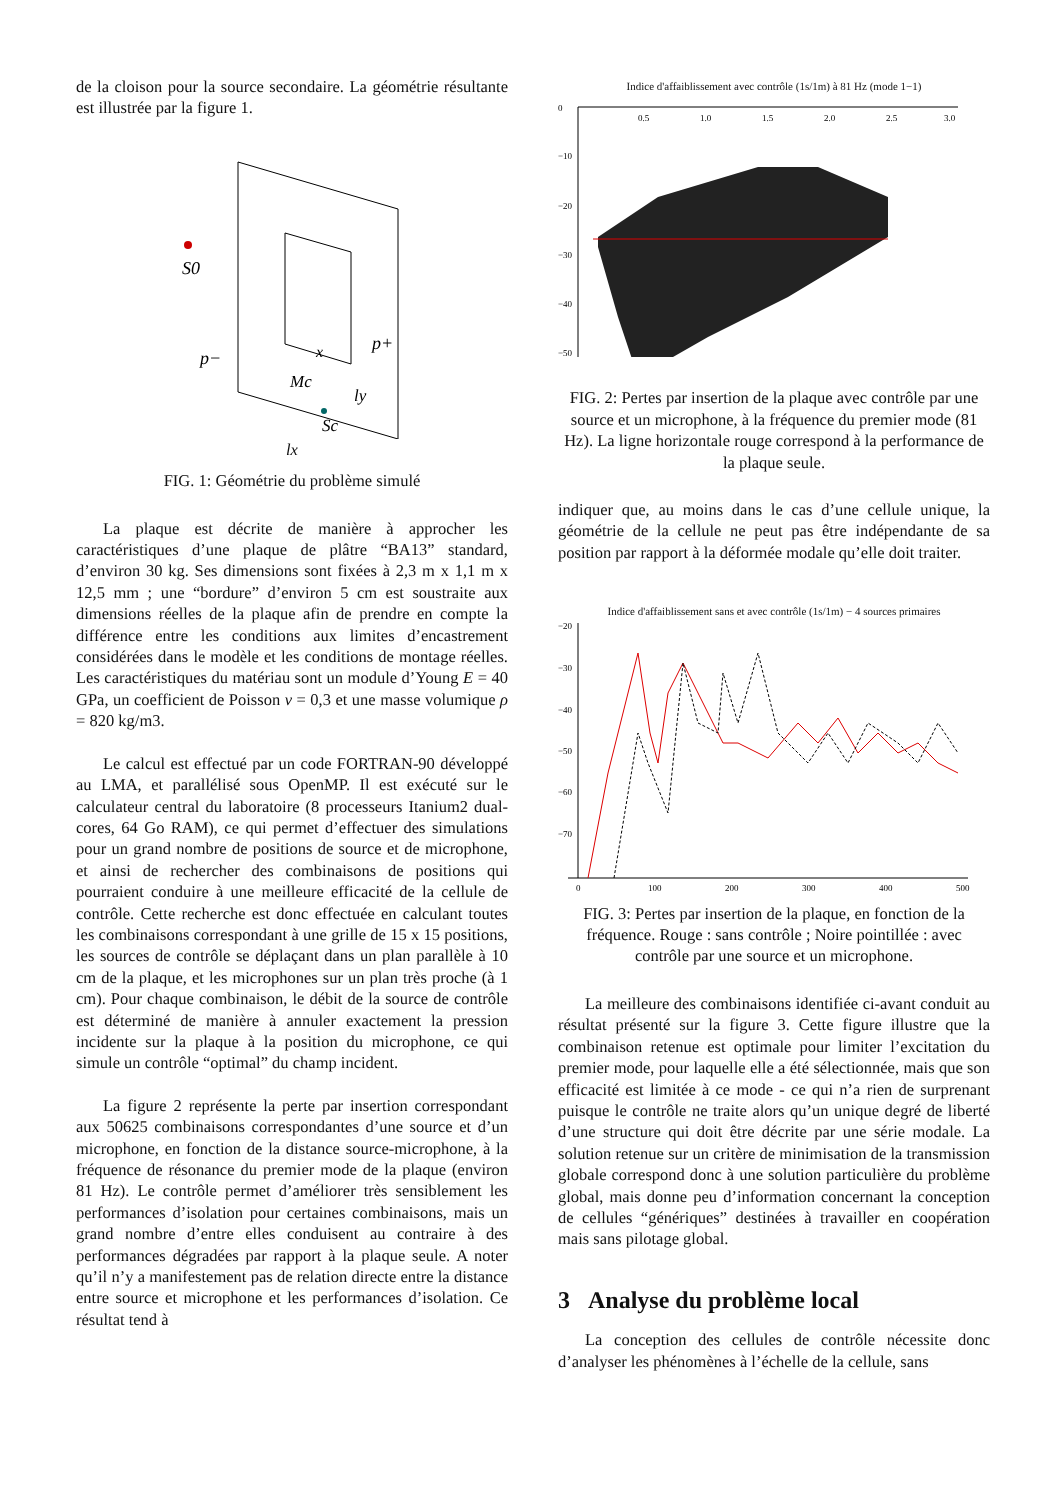de la cloison pour la source secondaire. La géométrie résultante est illustrée par la figure 1.
S0
p−
p+
Mc
x
Sc
ly
lx
FIG. 1: Géométrie du problème simulé
La plaque est décrite de manière à approcher les caractéristiques d’une plaque de plâtre “BA13” standard, d’environ 30 kg. Ses dimensions sont fixées à 2,3 m x 1,1 m x 12,5 mm ; une “bordure” d’environ 5 cm est soustraite aux dimensions réelles de la plaque afin de prendre en compte la différence entre les conditions aux limites d’encastrement considérées dans le modèle et les conditions de montage réelles. Les caractéristiques du matériau sont un module d’Young E = 40 GPa, un coefficient de Poisson ν = 0,3 et une masse volumique ρ = 820 kg/m3.
Le calcul est effectué par un code FORTRAN-90 développé au LMA, et parallélisé sous OpenMP. Il est exécuté sur le calculateur central du laboratoire (8 processeurs Itanium2 dual-cores, 64 Go RAM), ce qui permet d’effectuer des simulations pour un grand nombre de positions de source et de microphone, et ainsi de rechercher des combinaisons de positions qui pourraient conduire à une meilleure efficacité de la cellule de contrôle. Cette recherche est donc effectuée en calculant toutes les combinaisons correspondant à une grille de 15 x 15 positions, les sources de contrôle se déplaçant dans un plan parallèle à 10 cm de la plaque, et les microphones sur un plan très proche (à 1 cm). Pour chaque combinaison, le débit de la source de contrôle est déterminé de manière à annuler exactement la pression incidente sur la plaque à la position du microphone, ce qui simule un contrôle “optimal” du champ incident.
La figure 2 représente la perte par insertion correspondant aux 50625 combinaisons correspondantes d’une source et d’un microphone, en fonction de la distance source-microphone, à la fréquence de résonance du premier mode de la plaque (environ 81 Hz). Le contrôle permet d’améliorer très sensiblement les performances d’isolation pour certaines combinaisons, mais un grand nombre d’entre elles conduisent au contraire à des performances dégradées par rapport à la plaque seule. A noter qu’il n’y a manifestement pas de relation directe entre la distance entre source et microphone et les performances d’isolation. Ce résultat tend à
Indice d'affaiblissement avec contrôle (1s/1m) à 81 Hz (mode 1−1)
0
−10
−20
−30
−40
−50
0.5
1.0
1.5
2.0
2.5
3.0
FIG. 2: Pertes par insertion de la plaque avec contrôle par une source et un microphone, à la fréquence du premier mode (81 Hz). La ligne horizontale rouge correspond à la performance de la plaque seule.
indiquer que, au moins dans le cas d’une cellule unique, la géométrie de la cellule ne peut pas être indépendante de sa position par rapport à la déformée modale qu’elle doit traiter.
Indice d'affaiblissement sans et avec contrôle (1s/1m) − 4 sources primaires
−20
−30
−40
−50
−60
−70
0
100
200
300
400
500
FIG. 3: Pertes par insertion de la plaque, en fonction de la fréquence. Rouge : sans contrôle ; Noire pointillée : avec contrôle par une source et un microphone.
La meilleure des combinaisons identifiée ci-avant conduit au résultat présenté sur la figure 3. Cette figure illustre que la combinaison retenue est optimale pour limiter l’excitation du premier mode, pour laquelle elle a été sélectionnée, mais que son efficacité est limitée à ce mode - ce qui n’a rien de surprenant puisque le contrôle ne traite alors qu’un unique degré de liberté d’une structure qui doit être décrite par une série modale. La solution retenue sur un critère de minimisation de la transmission globale correspond donc à une solution particulière du problème global, mais donne peu d’information concernant la conception de cellules “génériques” destinées à travailler en coopération mais sans pilotage global.
3 Analyse du problème local
La conception des cellules de contrôle nécessite donc d’analyser les phénomènes à l’échelle de la cellule, sans